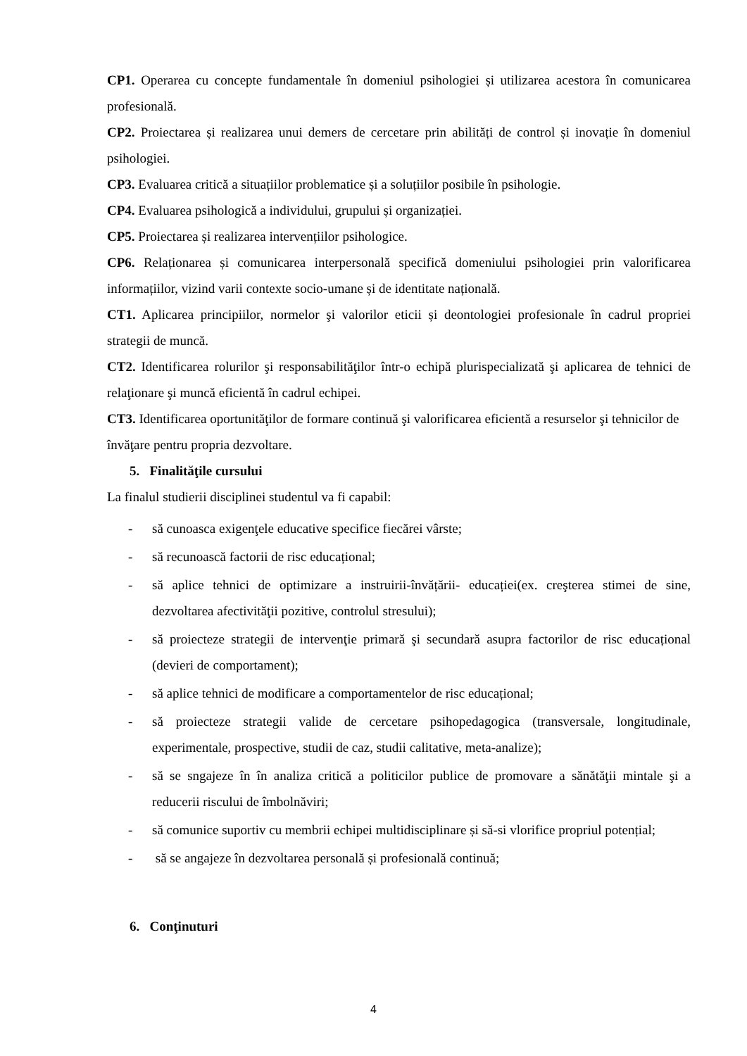CP1. Operarea cu concepte fundamentale în domeniul psihologiei și utilizarea acestora în comunicarea profesională.
CP2. Proiectarea și realizarea unui demers de cercetare prin abilități de control și inovație în domeniul psihologiei.
CP3. Evaluarea critică a situațiilor problematice și a soluțiilor posibile în psihologie.
CP4. Evaluarea psihologică a individului, grupului și organizației.
CP5. Proiectarea și realizarea intervențiilor psihologice.
CP6. Relaționarea și comunicarea interpersonală specifică domeniului psihologiei prin valorificarea informațiilor, vizind varii contexte socio-umane și de identitate națională.
CT1. Aplicarea principiilor, normelor şi valorilor eticii și deontologiei profesionale în cadrul propriei strategii de muncă.
CT2. Identificarea rolurilor şi responsabilităţilor într-o echipă plurispecializată şi aplicarea de tehnici de relaţionare şi muncă eficientă în cadrul echipei.
CT3. Identificarea oportunităţilor de formare continuă şi valorificarea eficientă a resurselor şi tehnicilor de învăţare pentru propria dezvoltare.
5. Finalităţile cursului
La finalul studierii disciplinei studentul va fi capabil:
- să cunoasca exigenţele educative specifice fiecărei vârste;
- să recunoască factorii de risc educațional;
- să aplice tehnici de optimizare a instruirii-învățării- educației(ex. creşterea stimei de sine, dezvoltarea afectivităţii pozitive, controlul stresului);
- să proiecteze strategii de intervenţie primară şi secundară asupra factorilor de risc educațional (devieri de comportament);
- să aplice tehnici de modificare a comportamentelor de risc educațional;
- să proiecteze strategii valide de cercetare psihopedagogica (transversale, longitudinale, experimentale, prospective, studii de caz, studii calitative, meta-analize);
- să se sngajeze în în analiza critică a politicilor publice de promovare a sănătăţii mintale şi a reducerii riscului de îmbolnăviri;
- să comunice suportiv cu membrii echipei multidisciplinare și să-si vlorifice propriul potențial;
- să se angajeze în dezvoltarea personală și profesională continuă;
6. Conţinuturi
4